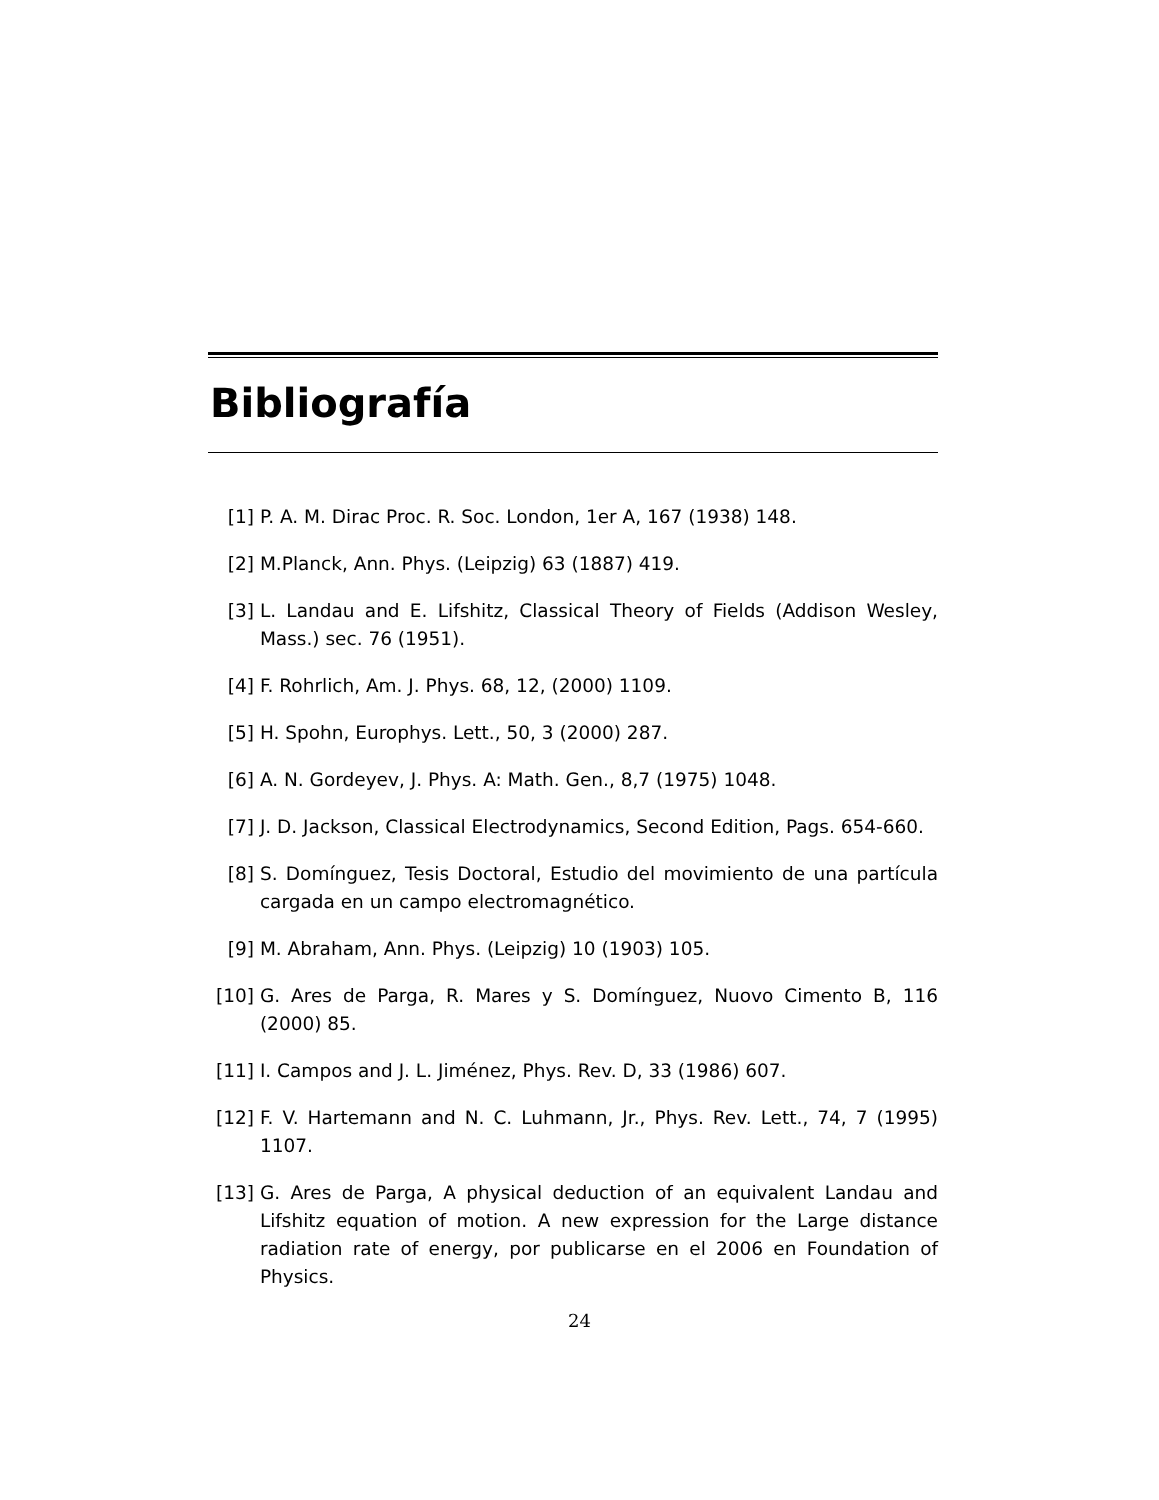Bibliografía
[1] P. A. M. Dirac Proc. R. Soc. London, 1er A, 167 (1938) 148.
[2] M.Planck, Ann. Phys. (Leipzig) 63 (1887) 419.
[3] L. Landau and E. Lifshitz, Classical Theory of Fields (Addison Wesley, Mass.) sec. 76 (1951).
[4] F. Rohrlich, Am. J. Phys. 68, 12, (2000) 1109.
[5] H. Spohn, Europhys. Lett., 50, 3 (2000) 287.
[6] A. N. Gordeyev, J. Phys. A: Math. Gen., 8,7 (1975) 1048.
[7] J. D. Jackson, Classical Electrodynamics, Second Edition, Pags. 654-660.
[8] S. Domínguez, Tesis Doctoral, Estudio del movimiento de una partícula cargada en un campo electromagnético.
[9] M. Abraham, Ann. Phys. (Leipzig) 10 (1903) 105.
[10] G. Ares de Parga, R. Mares y S. Domínguez, Nuovo Cimento B, 116 (2000) 85.
[11] I. Campos and J. L. Jiménez, Phys. Rev. D, 33 (1986) 607.
[12] F. V. Hartemann and N. C. Luhmann, Jr., Phys. Rev. Lett., 74, 7 (1995) 1107.
[13] G. Ares de Parga, A physical deduction of an equivalent Landau and Lifshitz equation of motion. A new expression for the Large distance radiation rate of energy, por publicarse en el 2006 en Foundation of Physics.
24